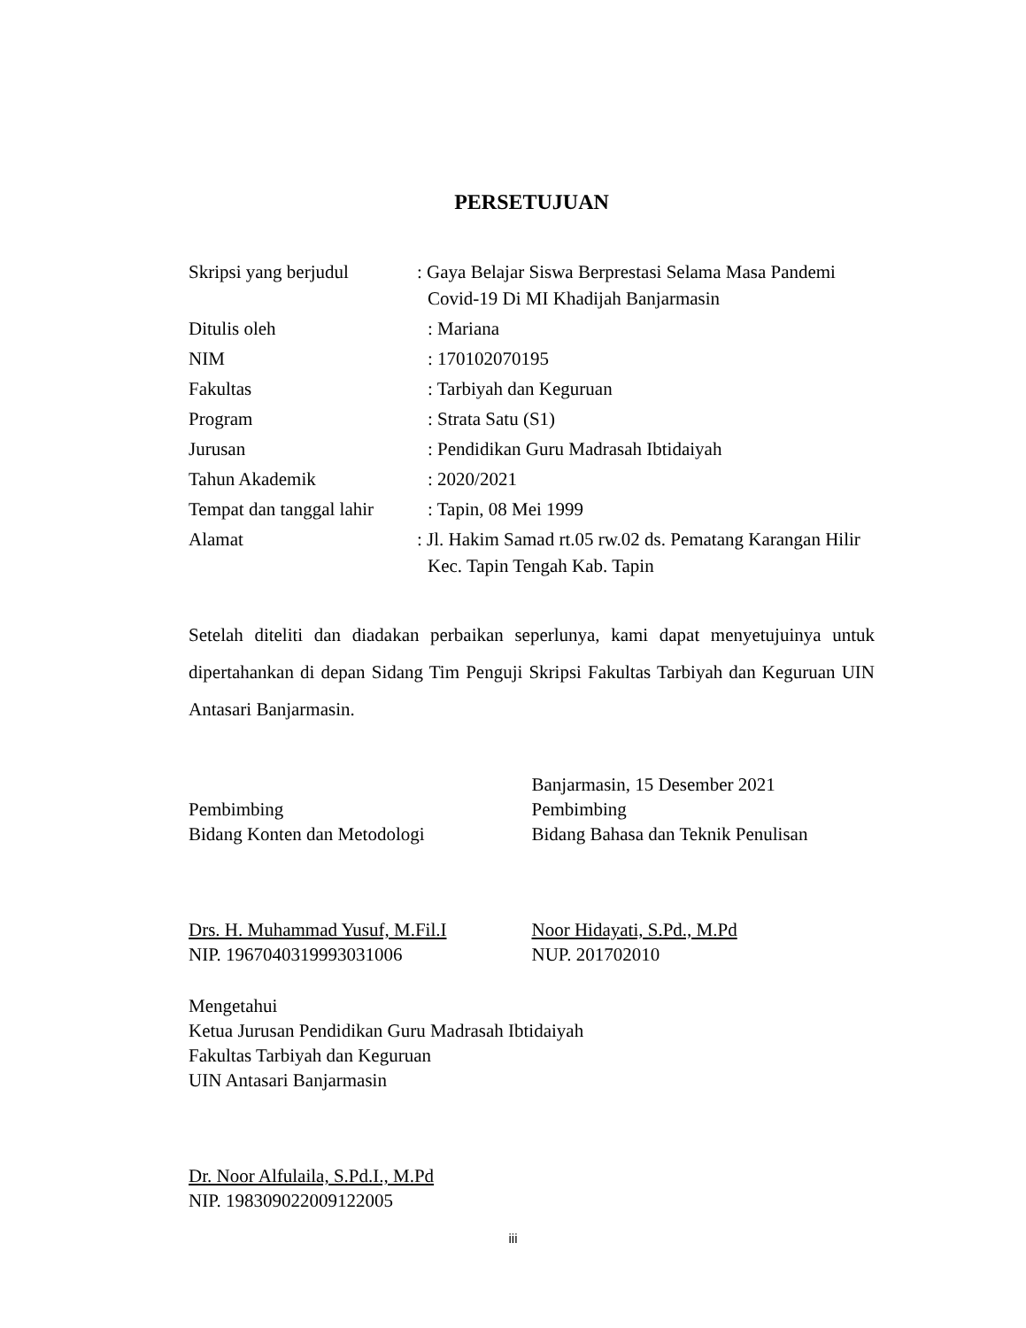PERSETUJUAN
| Skripsi yang berjudul | : Gaya Belajar Siswa Berprestasi Selama Masa Pandemi Covid-19 Di MI Khadijah Banjarmasin |
| Ditulis oleh | : Mariana |
| NIM | : 170102070195 |
| Fakultas | : Tarbiyah dan Keguruan |
| Program | : Strata Satu (S1) |
| Jurusan | : Pendidikan Guru Madrasah Ibtidaiyah |
| Tahun Akademik | : 2020/2021 |
| Tempat dan tanggal lahir | : Tapin, 08 Mei 1999 |
| Alamat | : Jl. Hakim Samad rt.05 rw.02 ds. Pematang Karangan Hilir Kec. Tapin Tengah Kab. Tapin |
Setelah diteliti dan diadakan perbaikan seperlunya, kami dapat menyetujuinya untuk dipertahankan di depan Sidang Tim Penguji Skripsi Fakultas Tarbiyah dan Keguruan UIN Antasari Banjarmasin.
Pembimbing
Bidang Konten dan Metodologi
Drs. H. Muhammad Yusuf, M.Fil.I
NIP. 196704031999303100​6
Banjarmasin, 15 Desember 2021
Pembimbing
Bidang Bahasa dan Teknik Penulisan
Noor Hidayati, S.Pd., M.Pd
NUP. 201702010
Mengetahui
Ketua Jurusan Pendidikan Guru Madrasah Ibtidaiyah
Fakultas Tarbiyah dan Keguruan
UIN Antasari Banjarmasin
Dr. Noor Alfulaila, S.Pd.I., M.Pd
NIP. 198309022009122005
iii